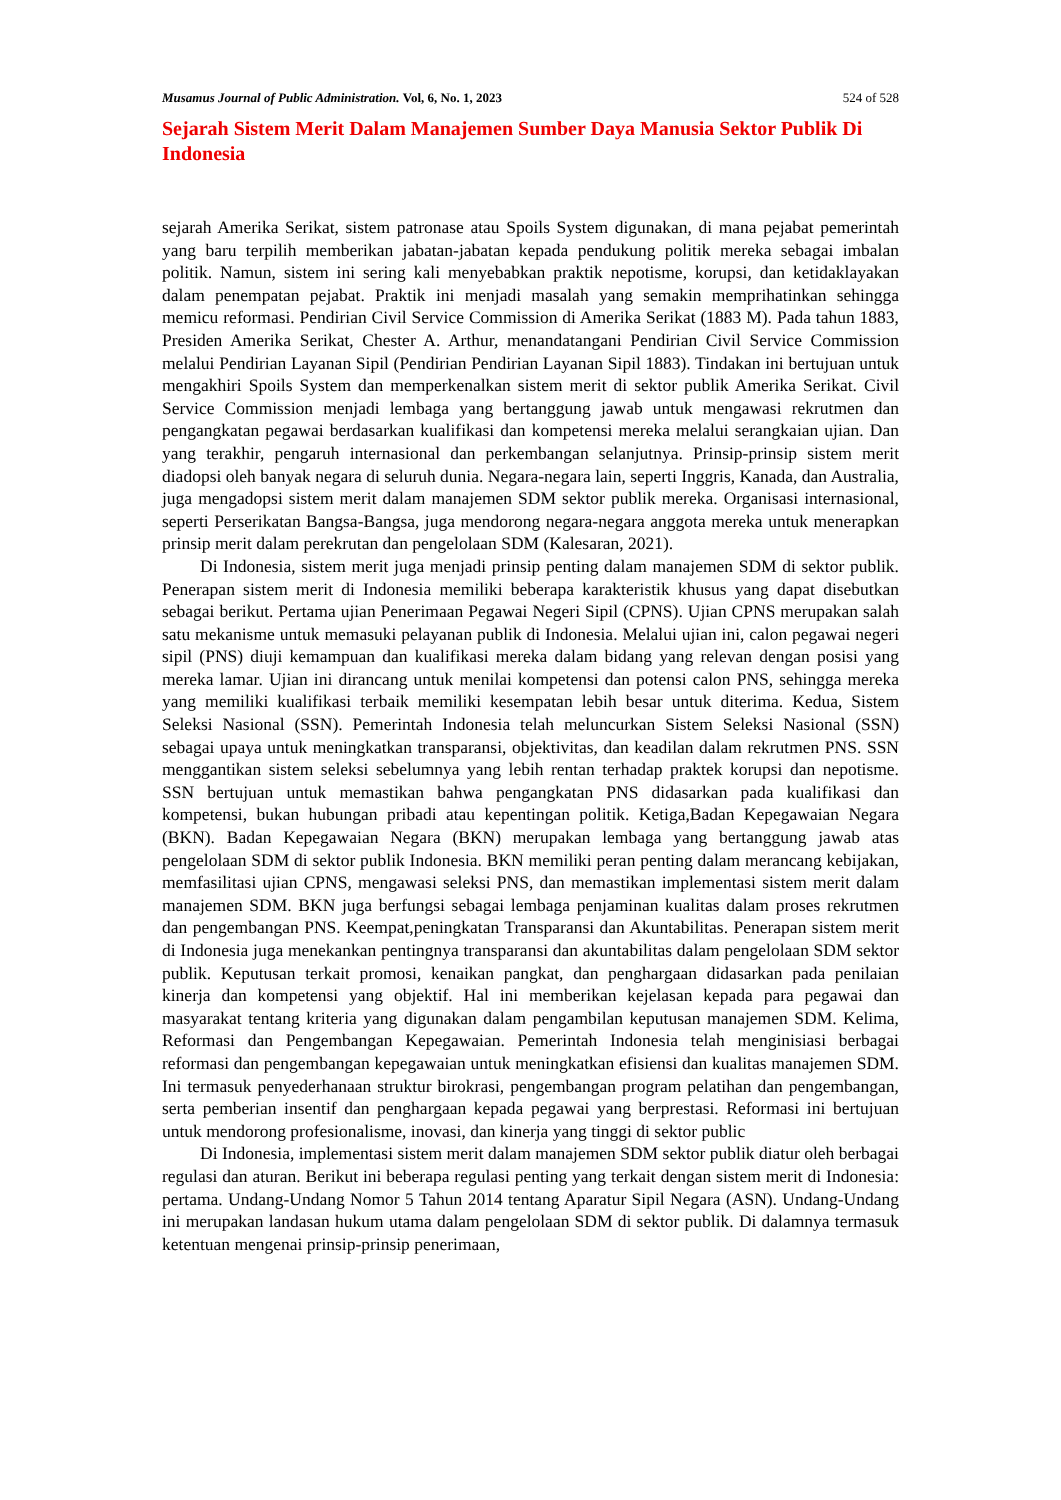Musamus Journal of Public Administration. Vol, 6, No. 1, 2023 524 of 528
Sejarah Sistem Merit Dalam Manajemen Sumber Daya Manusia Sektor Publik Di Indonesia
sejarah Amerika Serikat, sistem patronase atau Spoils System digunakan, di mana pejabat pemerintah yang baru terpilih memberikan jabatan-jabatan kepada pendukung politik mereka sebagai imbalan politik. Namun, sistem ini sering kali menyebabkan praktik nepotisme, korupsi, dan ketidaklayakan dalam penempatan pejabat. Praktik ini menjadi masalah yang semakin memprihatinkan sehingga memicu reformasi. Pendirian Civil Service Commission di Amerika Serikat (1883 M). Pada tahun 1883, Presiden Amerika Serikat, Chester A. Arthur, menandatangani Pendirian Civil Service Commission melalui Pendirian Layanan Sipil (Pendirian Pendirian Layanan Sipil 1883). Tindakan ini bertujuan untuk mengakhiri Spoils System dan memperkenalkan sistem merit di sektor publik Amerika Serikat. Civil Service Commission menjadi lembaga yang bertanggung jawab untuk mengawasi rekrutmen dan pengangkatan pegawai berdasarkan kualifikasi dan kompetensi mereka melalui serangkaian ujian. Dan yang terakhir, pengaruh internasional dan perkembangan selanjutnya. Prinsip-prinsip sistem merit diadopsi oleh banyak negara di seluruh dunia. Negara-negara lain, seperti Inggris, Kanada, dan Australia, juga mengadopsi sistem merit dalam manajemen SDM sektor publik mereka. Organisasi internasional, seperti Perserikatan Bangsa-Bangsa, juga mendorong negara-negara anggota mereka untuk menerapkan prinsip merit dalam perekrutan dan pengelolaan SDM (Kalesaran, 2021).
Di Indonesia, sistem merit juga menjadi prinsip penting dalam manajemen SDM di sektor publik. Penerapan sistem merit di Indonesia memiliki beberapa karakteristik khusus yang dapat disebutkan sebagai berikut. Pertama ujian Penerimaan Pegawai Negeri Sipil (CPNS). Ujian CPNS merupakan salah satu mekanisme untuk memasuki pelayanan publik di Indonesia. Melalui ujian ini, calon pegawai negeri sipil (PNS) diuji kemampuan dan kualifikasi mereka dalam bidang yang relevan dengan posisi yang mereka lamar. Ujian ini dirancang untuk menilai kompetensi dan potensi calon PNS, sehingga mereka yang memiliki kualifikasi terbaik memiliki kesempatan lebih besar untuk diterima. Kedua, Sistem Seleksi Nasional (SSN). Pemerintah Indonesia telah meluncurkan Sistem Seleksi Nasional (SSN) sebagai upaya untuk meningkatkan transparansi, objektivitas, dan keadilan dalam rekrutmen PNS. SSN menggantikan sistem seleksi sebelumnya yang lebih rentan terhadap praktek korupsi dan nepotisme. SSN bertujuan untuk memastikan bahwa pengangkatan PNS didasarkan pada kualifikasi dan kompetensi, bukan hubungan pribadi atau kepentingan politik. Ketiga,Badan Kepegawaian Negara (BKN). Badan Kepegawaian Negara (BKN) merupakan lembaga yang bertanggung jawab atas pengelolaan SDM di sektor publik Indonesia. BKN memiliki peran penting dalam merancang kebijakan, memfasilitasi ujian CPNS, mengawasi seleksi PNS, dan memastikan implementasi sistem merit dalam manajemen SDM. BKN juga berfungsi sebagai lembaga penjaminan kualitas dalam proses rekrutmen dan pengembangan PNS. Keempat,peningkatan Transparansi dan Akuntabilitas. Penerapan sistem merit di Indonesia juga menekankan pentingnya transparansi dan akuntabilitas dalam pengelolaan SDM sektor publik. Keputusan terkait promosi, kenaikan pangkat, dan penghargaan didasarkan pada penilaian kinerja dan kompetensi yang objektif. Hal ini memberikan kejelasan kepada para pegawai dan masyarakat tentang kriteria yang digunakan dalam pengambilan keputusan manajemen SDM. Kelima, Reformasi dan Pengembangan Kepegawaian. Pemerintah Indonesia telah menginisiasi berbagai reformasi dan pengembangan kepegawaian untuk meningkatkan efisiensi dan kualitas manajemen SDM. Ini termasuk penyederhanaan struktur birokrasi, pengembangan program pelatihan dan pengembangan, serta pemberian insentif dan penghargaan kepada pegawai yang berprestasi. Reformasi ini bertujuan untuk mendorong profesionalisme, inovasi, dan kinerja yang tinggi di sektor public
Di Indonesia, implementasi sistem merit dalam manajemen SDM sektor publik diatur oleh berbagai regulasi dan aturan. Berikut ini beberapa regulasi penting yang terkait dengan sistem merit di Indonesia: pertama. Undang-Undang Nomor 5 Tahun 2014 tentang Aparatur Sipil Negara (ASN). Undang-Undang ini merupakan landasan hukum utama dalam pengelolaan SDM di sektor publik. Di dalamnya termasuk ketentuan mengenai prinsip-prinsip penerimaan,